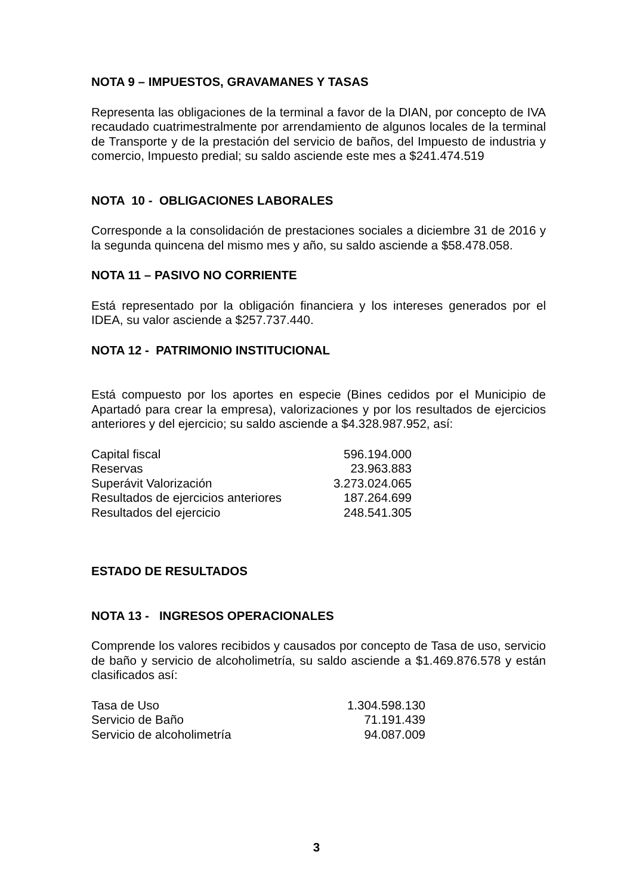NOTA 9 – IMPUESTOS, GRAVAMANES Y TASAS
Representa las obligaciones de la terminal a favor de la DIAN, por concepto de IVA recaudado cuatrimestralmente por arrendamiento de algunos locales de la terminal de Transporte y de la prestación del servicio de baños, del Impuesto de industria y comercio, Impuesto predial; su saldo asciende este mes a $241.474.519
NOTA 10 - OBLIGACIONES LABORALES
Corresponde a la consolidación de prestaciones sociales a diciembre 31 de 2016 y la segunda quincena del mismo mes y año, su saldo asciende a $58.478.058.
NOTA 11 – PASIVO NO CORRIENTE
Está representado por la obligación financiera y los intereses generados por el IDEA, su valor asciende a $257.737.440.
NOTA 12 - PATRIMONIO INSTITUCIONAL
Está compuesto por los aportes en especie (Bines cedidos por el Municipio de Apartadó para crear la empresa), valorizaciones y por los resultados de ejercicios anteriores y del ejercicio; su saldo asciende a $4.328.987.952, así:
| Capital fiscal | 596.194.000 |
| Reservas | 23.963.883 |
| Superávit Valorización | 3.273.024.065 |
| Resultados de ejercicios anteriores | 187.264.699 |
| Resultados del ejercicio | 248.541.305 |
ESTADO DE RESULTADOS
NOTA 13 - INGRESOS OPERACIONALES
Comprende los valores recibidos y causados por concepto de Tasa de uso, servicio de baño y servicio de alcoholimetría, su saldo asciende a $1.469.876.578 y están clasificados así:
| Tasa de Uso | 1.304.598.130 |
| Servicio de Baño | 71.191.439 |
| Servicio de alcoholimetría | 94.087.009 |
3